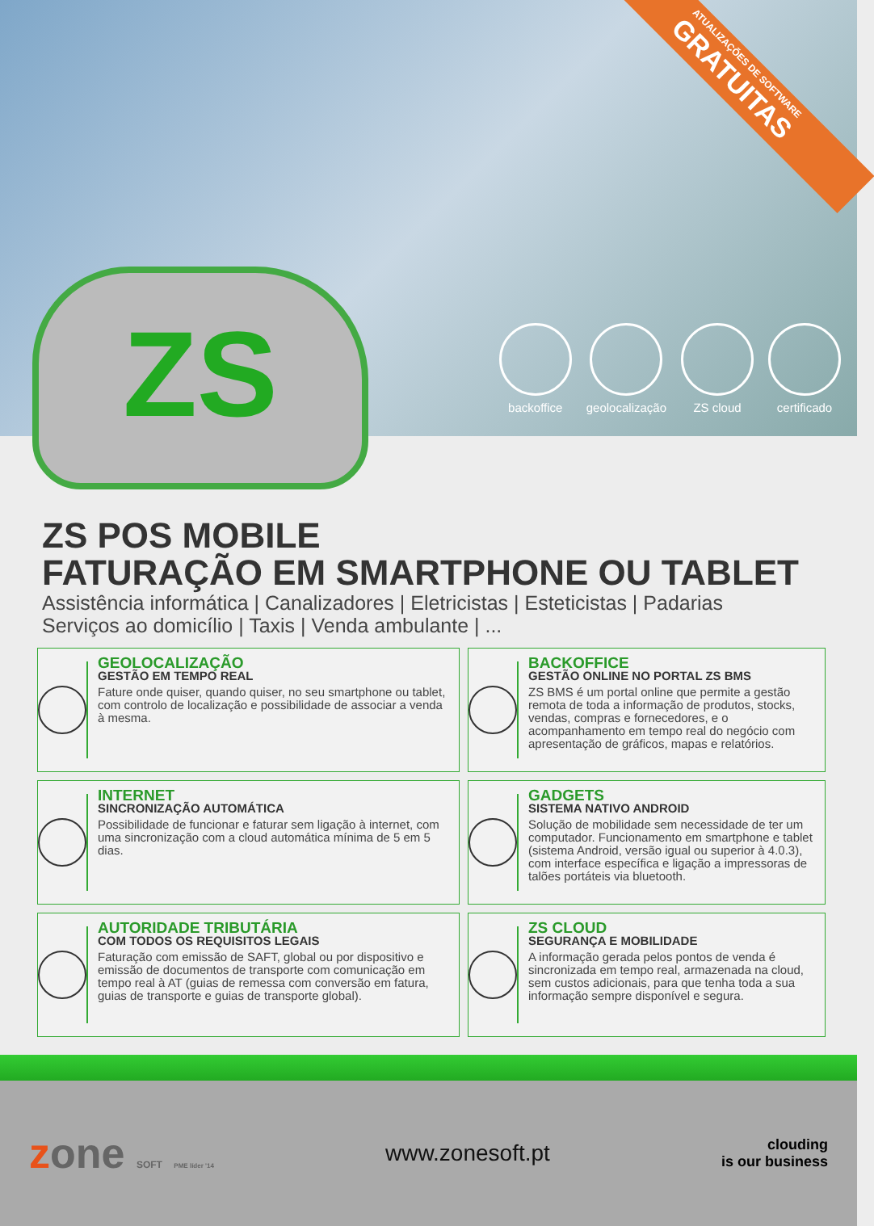ATUALIZAÇÕES DE SOFTWARE
GRATUITAS
backoffice geolocalização ZS cloud certificado
ZS
ZS POS MOBILE
FATURAÇÃO EM SMARTPHONE OU TABLET
Assistência informática | Canalizadores | Eletricistas | Esteticistas | Padarias
Serviços ao domicílio | Taxis | Venda ambulante | ...
GEOLOCALIZAÇÃO
GESTÃO EM TEMPO REAL
Fature onde quiser, quando quiser, no seu smartphone ou tablet, com controlo de localização e possibilidade de associar a venda à mesma.
BACKOFFICE
GESTÃO ONLINE NO PORTAL ZS BMS
ZS BMS é um portal online que permite a gestão remota de toda a informação de produtos, stocks, vendas, compras e fornecedores, e o acompanhamento em tempo real do negócio com apresentação de gráficos, mapas e relatórios.
INTERNET
SINCRONIZAÇÃO AUTOMÁTICA
Possibilidade de funcionar e faturar sem ligação à internet, com uma sincronização com a cloud automática mínima de 5 em 5 dias.
GADGETS
SISTEMA NATIVO ANDROID
Solução de mobilidade sem necessidade de ter um computador. Funcionamento em smartphone e tablet (sistema Android, versão igual ou superior à 4.0.3), com interface específica e ligação a impressoras de talões portáteis via bluetooth.
AUTORIDADE TRIBUTÁRIA
COM TODOS OS REQUISITOS LEGAIS
Faturação com emissão de SAFT, global ou por dispositivo e emissão de documentos de transporte com comunicação em tempo real à AT (guias de remessa com conversão em fatura, guias de transporte e guias de transporte global).
ZS CLOUD
SEGURANÇA E MOBILIDADE
A informação gerada pelos pontos de venda é sincronizada em tempo real, armazenada na cloud, sem custos adicionais, para que tenha toda a sua informação sempre disponível e segura.
zone SOFT PME líder '14
www.zonesoft.pt
clouding
is our business